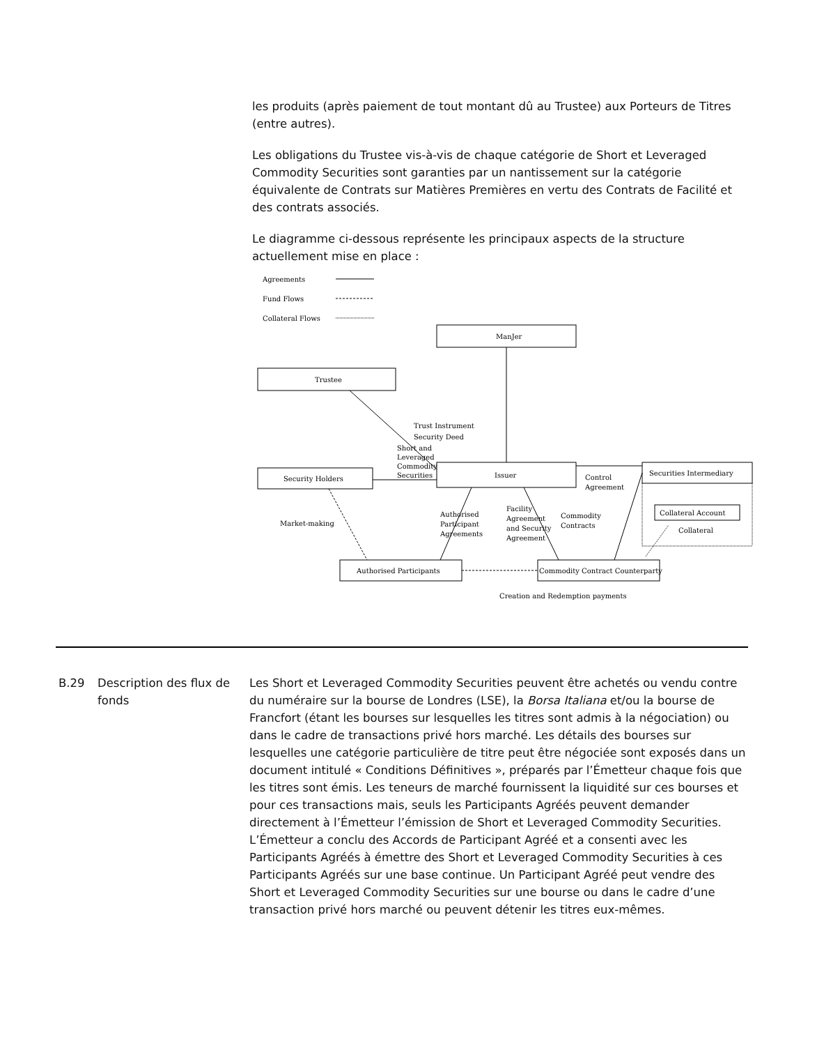les produits (après paiement de tout montant dû au Trustee) aux Porteurs de Titres (entre autres).
Les obligations du Trustee vis-à-vis de chaque catégorie de Short et Leveraged Commodity Securities sont garanties par un nantissement sur la catégorie équivalente de Contrats sur Matières Premières en vertu des Contrats de Facilité et des contrats associés.
Le diagramme ci-dessous représente les principaux aspects de la structure actuellement mise en place :
Agreements
Fund Flows
Collateral Flows
ManJer
Trustee
Security Holders
Issuer
Securities Intermediary
Collateral Account
Collateral
Authorised Participants
Commodity Contract Counterparty
Trust Instrument
Security Deed
Short and
Leveraged
Commodity
Securities
Control
Agreement
Market-making
Authorised
Participant
Agreements
Facility
Agreement
and Security
Agreement
Commodity
Contracts
Creation and Redemption payments
B.29 Description des flux de fonds
Les Short et Leveraged Commodity Securities peuvent être achetés ou vendu contre du numéraire sur la bourse de Londres (LSE), la Borsa Italiana et/ou la bourse de Francfort (étant les bourses sur lesquelles les titres sont admis à la négociation) ou dans le cadre de transactions privé hors marché. Les détails des bourses sur lesquelles une catégorie particulière de titre peut être négociée sont exposés dans un document intitulé « Conditions Définitives », préparés par l’Émetteur chaque fois que les titres sont émis. Les teneurs de marché fournissent la liquidité sur ces bourses et pour ces transactions mais, seuls les Participants Agréés peuvent demander directement à l’Émetteur l’émission de Short et Leveraged Commodity Securities. L’Émetteur a conclu des Accords de Participant Agréé et a consenti avec les Participants Agréés à émettre des Short et Leveraged Commodity Securities à ces Participants Agréés sur une base continue. Un Participant Agréé peut vendre des Short et Leveraged Commodity Securities sur une bourse ou dans le cadre d’une transaction privé hors marché ou peuvent détenir les titres eux-mêmes.